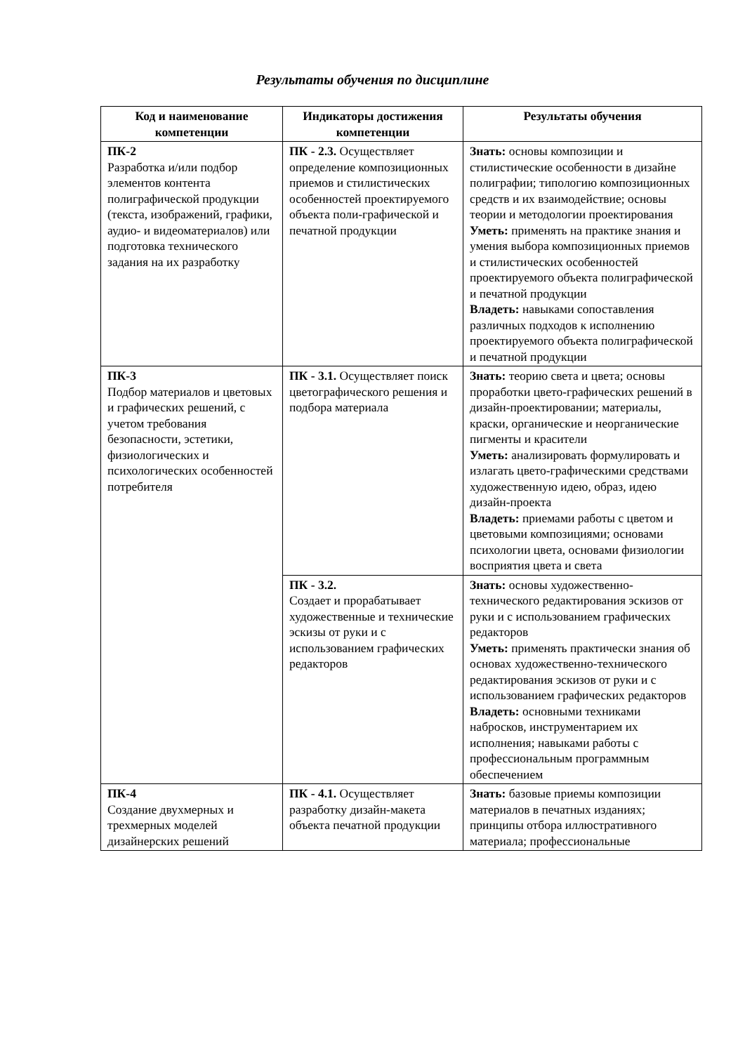Результаты обучения по дисциплине
| Код и наименование компетенции | Индикаторы достижения компетенции | Результаты обучения |
| --- | --- | --- |
| ПК-2 Разработка и/или подбор элементов контента полиграфической продукции (текста, изображений, графики, аудио- и видеоматериалов) или подготовка технического задания на их разработку | ПК - 2.3. Осуществляет определение композиционных приемов и стилистических особенностей проектируемого объекта поли-графической и печатной продукции | Знать: основы композиции и стилистические особенности в дизайне полиграфии; типологию композиционных средств и их взаимодействие; основы теории и методологии проектирования Уметь: применять на практике знания и умения выбора композиционных приемов и стилистических особенностей проектируемого объекта полиграфической и печатной продукции Владеть: навыками сопоставления различных подходов к исполнению проектируемого объекта полиграфической и печатной продукции |
| ПК-3 Подбор материалов и цветовых и графических решений, с учетом требования безопасности, эстетики, физиологических и психологических особенностей потребителя | ПК - 3.1. Осуществляет поиск цветографического решения и подбора материала | Знать: теорию света и цвета; основы проработки цвето-графических решений в дизайн-проектировании; материалы, краски, органические и неорганические пигменты и красители Уметь: анализировать формулировать и излагать цвето-графическими средствами художественную идею, образ, идею дизайн-проекта Владеть: приемами работы с цветом и цветовыми композициями; основами психологии цвета, основами физиологии восприятия цвета и света |
| | ПК - 3.2. Создает и прорабатывает художественные и технические эскизы от руки и с использованием графических редакторов | Знать: основы художественно-технического редактирования эскизов от руки и с использованием графических редакторов Уметь: применять практически знания об основах художественно-технического редактирования эскизов от руки и с использованием графических редакторов Владеть: основными техниками набросков, инструментарием их исполнения; навыками работы с профессиональным программным обеспечением |
| ПК-4 Создание двухмерных и трехмерных моделей дизайнерских решений | ПК - 4.1. Осуществляет разработку дизайн-макета объекта печатной продукции | Знать: базовые приемы композиции материалов в печатных изданиях; принципы отбора иллюстративного материала; профессиональные |